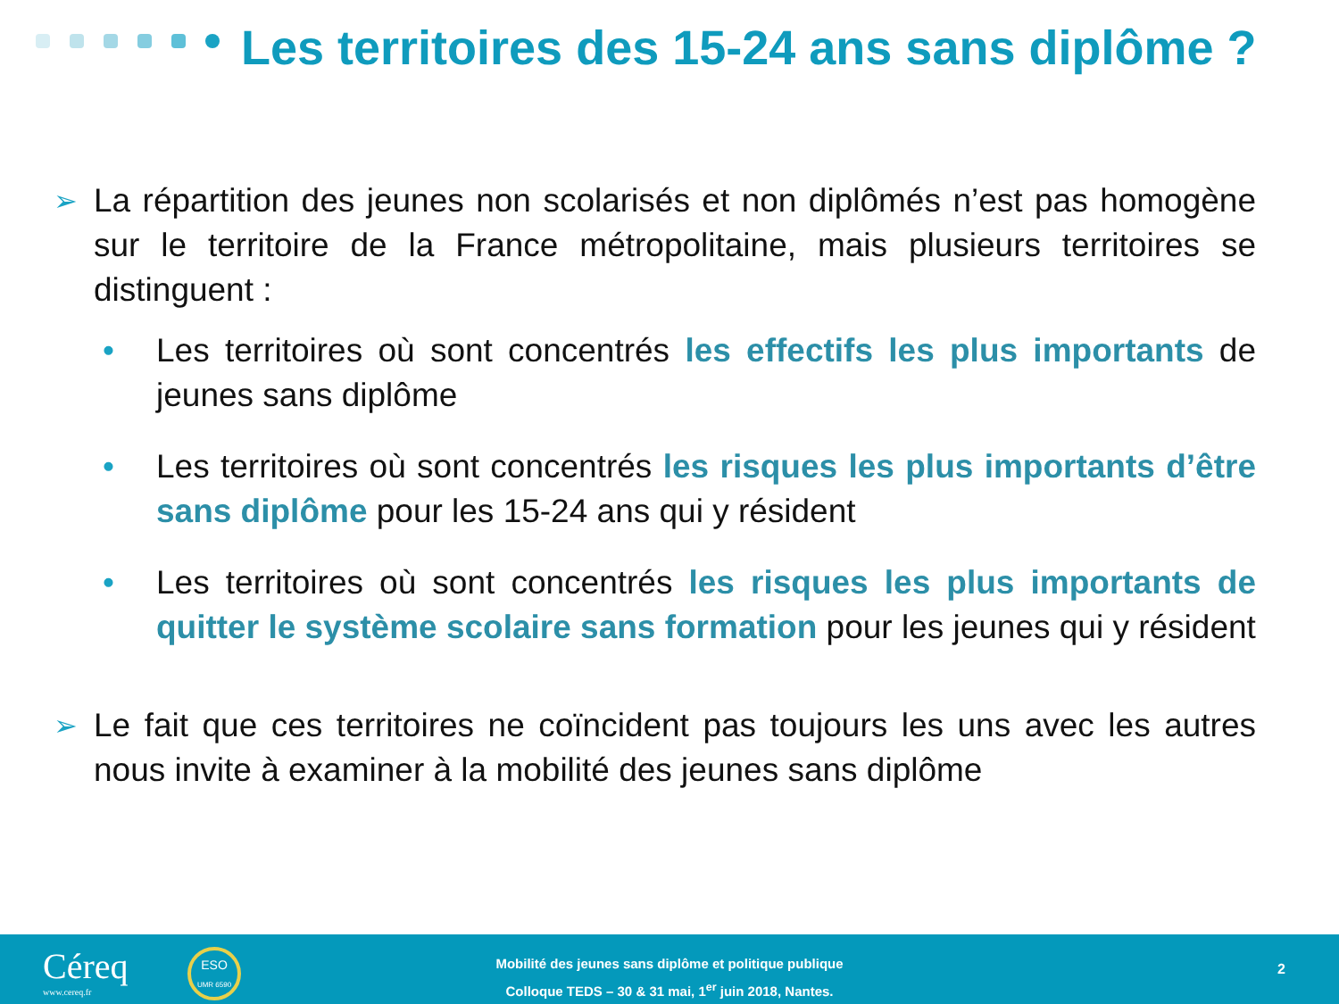Les territoires des 15-24 ans sans diplôme ?
➢
La répartition des jeunes non scolarisés et non diplômés n’est pas homogène sur le territoire de la France métropolitaine, mais plusieurs territoires se distinguent :
• Les territoires où sont concentrés les effectifs les plus importants de jeunes sans diplôme
• Les territoires où sont concentrés les risques les plus importants d’être sans diplôme pour les 15-24 ans qui y résident
• Les territoires où sont concentrés les risques les plus importants de quitter le système scolaire sans formation pour les jeunes qui y résident
➢
Le fait que ces territoires ne coïncident pas toujours les uns avec les autres nous invite à examiner à la mobilité des jeunes sans diplôme
Céreq
www.cereq.fr
ESO
UMR 6590
Mobilité des jeunes sans diplôme et politique publique
Colloque TEDS – 30 & 31 mai, 1<sup>er</sup> juin 2018, Nantes.
2